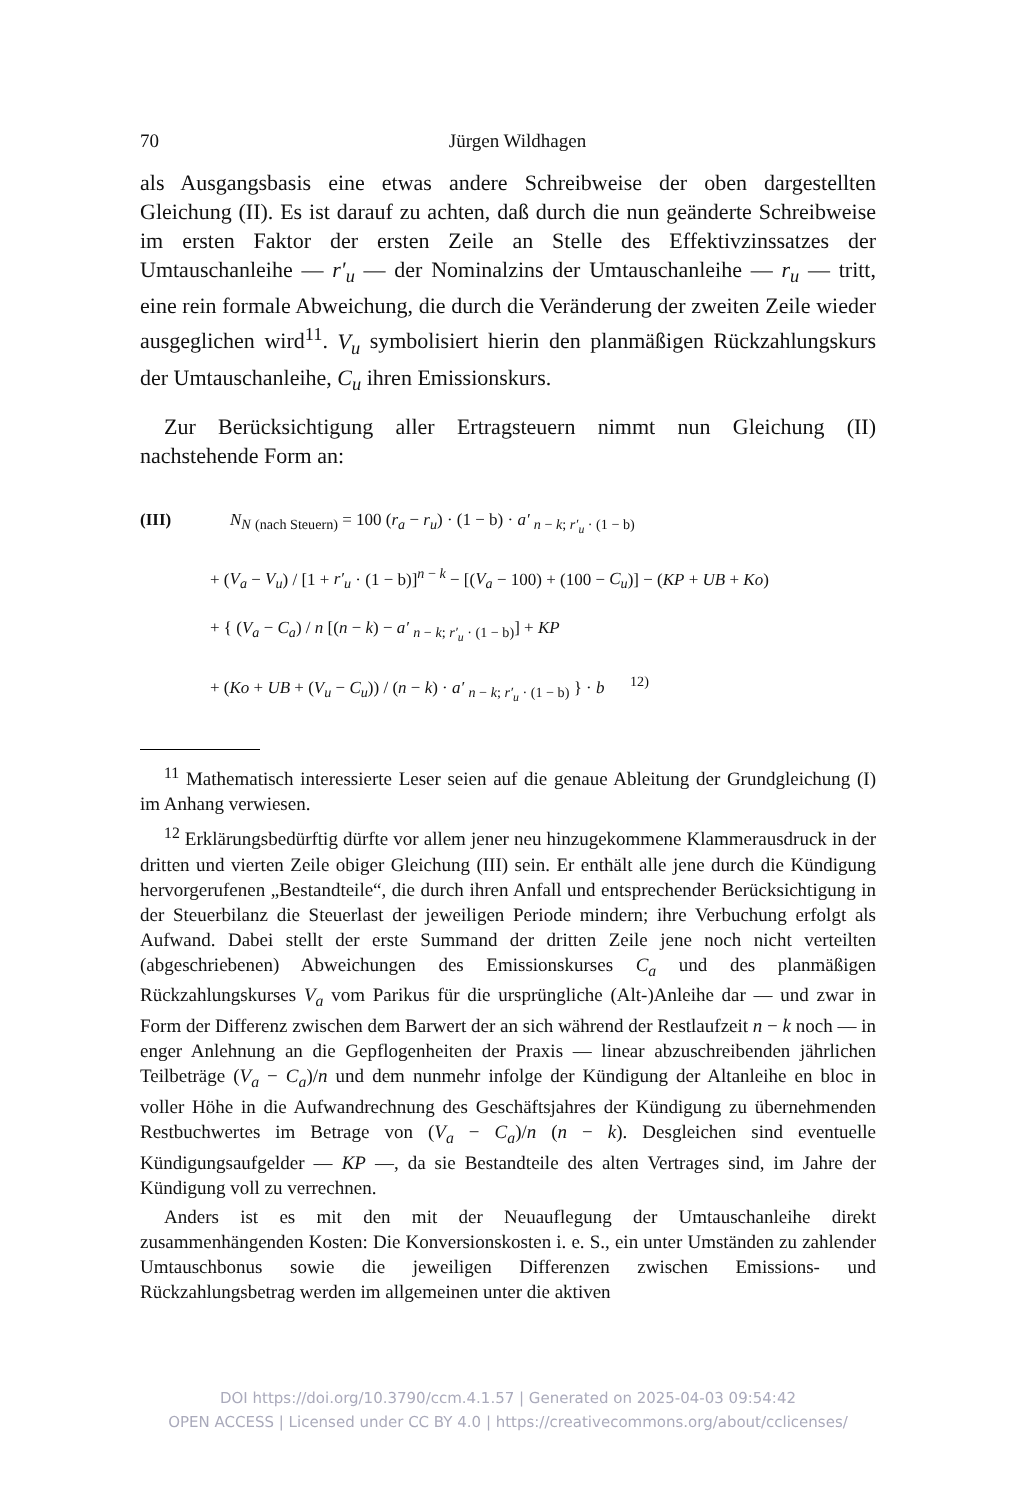70 Jürgen Wildhagen
als Ausgangsbasis eine etwas andere Schreibweise der oben dargestellten Gleichung (II). Es ist darauf zu achten, daß durch die nun geänderte Schreibweise im ersten Faktor der ersten Zeile an Stelle des Effektivzinssatzes der Umtauschanleihe — r′<sub>u</sub> — der Nominalzins der Umtauschanleihe — r<sub>u</sub> — tritt, eine rein formale Abweichung, die durch die Veränderung der zweiten Zeile wieder ausgeglichen wird<sup>11</sup>. V<sub>u</sub> symbolisiert hierin den planmäßigen Rückzahlungskurs der Umtauschanleihe, C<sub>u</sub> ihren Emissionskurs.
Zur Berücksichtigung aller Ertragsteuern nimmt nun Gleichung (II) nachstehende Form an:
(III) N<sub>N</sub> <sub>(nach Steuern)</sub> = 100 (r<sub>a</sub> − r<sub>u</sub>) · (1 − b) · a′ <sub>n − k; r′<sub>u</sub> · (1 − b)</sub>
+ (V<sub>a</sub> − V<sub>u</sub>) / [1 + r′<sub>u</sub> · (1 − b)]<sup>n − k</sup> − [(V<sub>a</sub> − 100) + (100 − C<sub>u</sub>)] − (KP + UB + Ko)
+ { (V<sub>a</sub> − C<sub>a</sub>) / n [(n − k) − a′ <sub>n − k; r′<sub>u</sub> · (1 − b)</sub>] + KP
+ (Ko + UB + (V<sub>u</sub> − C<sub>u</sub>)) / (n − k) · a′ <sub>n − k; r′<sub>u</sub> · (1 − b)</sub> } · b <sup>12)</sup>
<sup>11</sup> Mathematisch interessierte Leser seien auf die genaue Ableitung der Grundgleichung (I) im Anhang verwiesen.
<sup>12</sup> Erklärungsbedürftig dürfte vor allem jener neu hinzugekommene Klammerausdruck in der dritten und vierten Zeile obiger Gleichung (III) sein. Er enthält alle jene durch die Kündigung hervorgerufenen „Bestandteile“, die durch ihren Anfall und entsprechender Berücksichtigung in der Steuerbilanz die Steuerlast der jeweiligen Periode mindern; ihre Verbuchung erfolgt als Aufwand. Dabei stellt der erste Summand der dritten Zeile jene noch nicht verteilten (abgeschriebenen) Abweichungen des Emissionskurses C<sub>a</sub> und des planmäßigen Rückzahlungskurses V<sub>a</sub> vom Parikus für die ursprüngliche (Alt-)Anleihe dar — und zwar in Form der Differenz zwischen dem Barwert der an sich während der Restlaufzeit n − k noch — in enger Anlehnung an die Gepflogenheiten der Praxis — linear abzuschreibenden jährlichen Teilbeträge (V<sub>a</sub> − C<sub>a</sub>)/n und dem nunmehr infolge der Kündigung der Altanleihe en bloc in voller Höhe in die Aufwandrechnung des Geschäftsjahres der Kündigung zu übernehmenden Restbuchwertes im Betrage von (V<sub>a</sub> − C<sub>a</sub>)/n (n − k). Desgleichen sind eventuelle Kündigungsaufgelder — KP —, da sie Bestandteile des alten Vertrages sind, im Jahre der Kündigung voll zu verrechnen.
Anders ist es mit den mit der Neuauflegung der Umtauschanleihe direkt zusammenhängenden Kosten: Die Konversionskosten i. e. S., ein unter Umständen zu zahlender Umtauschbonus sowie die jeweiligen Differenzen zwischen Emissions- und Rückzahlungsbetrag werden im allgemeinen unter die aktiven
DOI https://doi.org/10.3790/ccm.4.1.57 | Generated on 2025-04-03 09:54:42
OPEN ACCESS | Licensed under CC BY 4.0 | https://creativecommons.org/about/cclicenses/